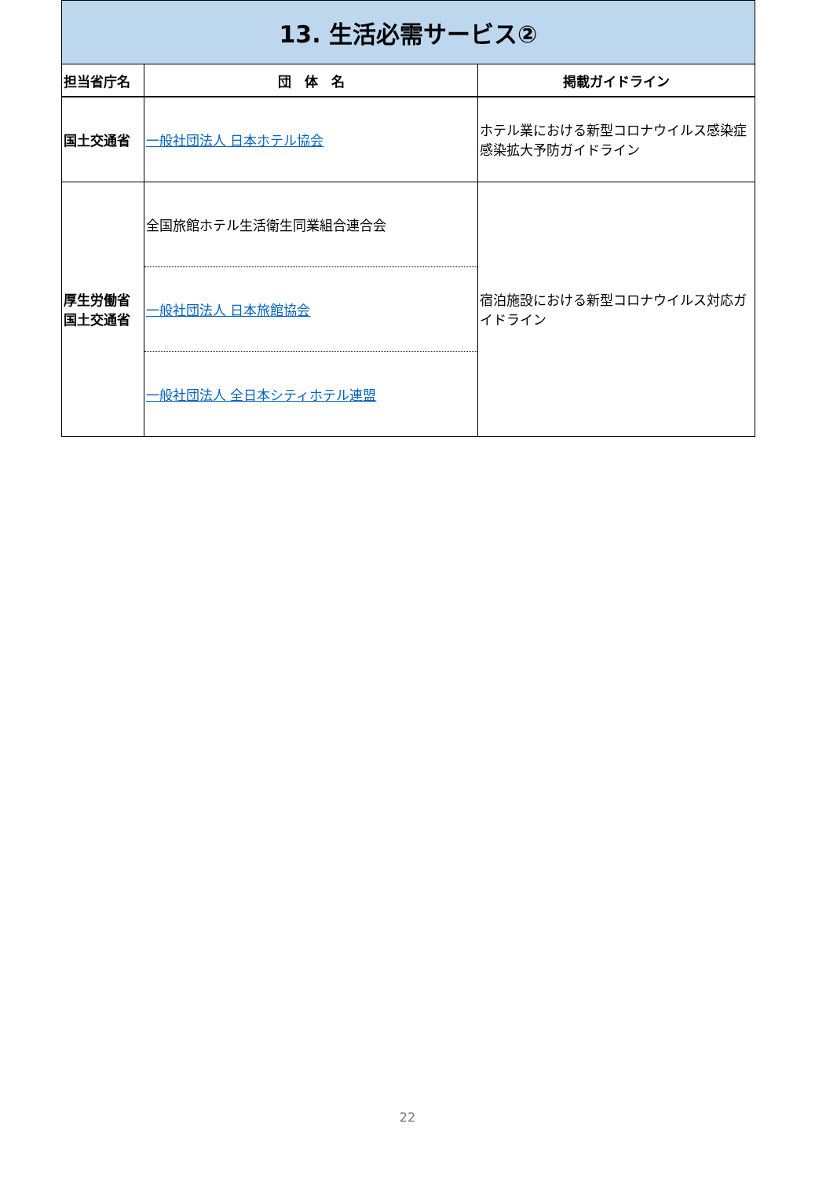| 13. 生活必需サービス② | | |
| 担当省庁名 | 団 体 名 | 掲載ガイドライン |
| 国土交通省 | 一般社団法人 日本ホテル協会 | ホテル業における新型コロナウイルス感染症感染拡大予防ガイドライン |
| 厚生労働省 国土交通省 | 全国旅館ホテル生活衛生同業組合連合会 | 宿泊施設における新型コロナウイルス対応ガイドライン |
| | 一般社団法人 日本旅館協会 | |
| | 一般社団法人 全日本シティホテル連盟 | |
22